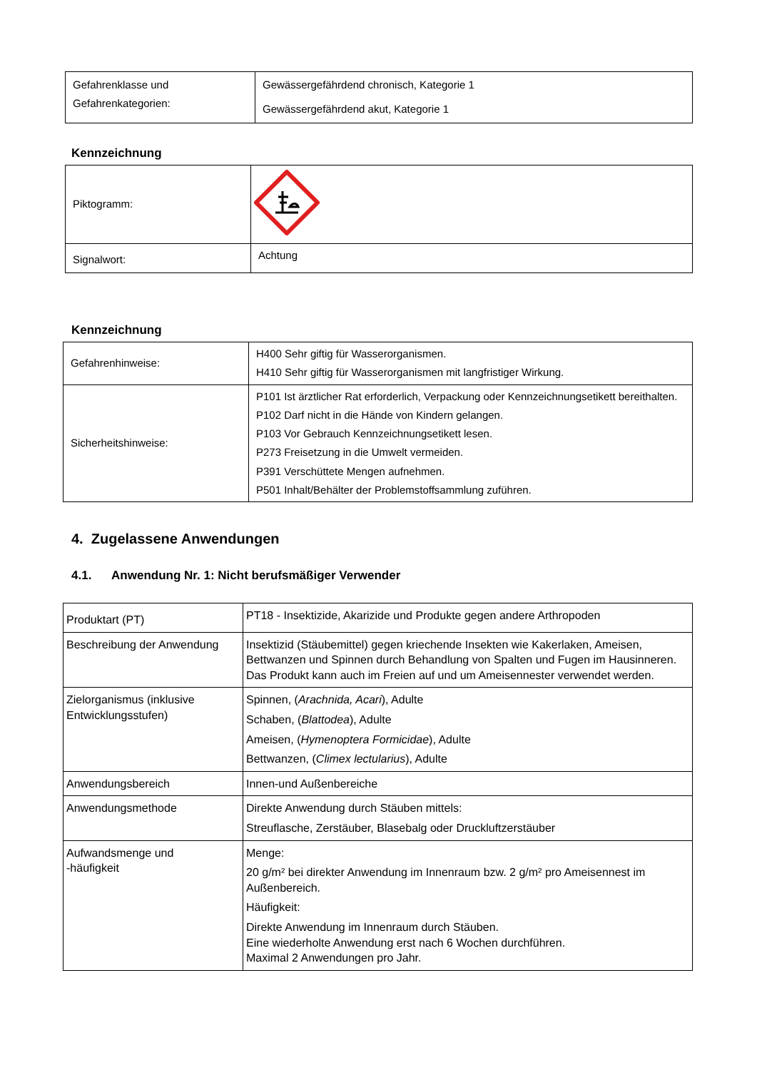| Gefahrenklasse und Gefahrenkategorien: | Gewässergefährdend chronisch, Kategorie 1 Gewässergefährdend akut, Kategorie 1 |
Kennzeichnung
| Piktogramm: | |
| Signalwort: | Achtung |
Kennzeichnung
| Gefahrenhinweise: | H400 Sehr giftig für Wasserorganismen. H410 Sehr giftig für Wasserorganismen mit langfristiger Wirkung. |
| Sicherheitshinweise: | P101 Ist ärztlicher Rat erforderlich, Verpackung oder Kennzeichnungsetikett bereithalten. P102 Darf nicht in die Hände von Kindern gelangen. P103 Vor Gebrauch Kennzeichnungsetikett lesen. P273 Freisetzung in die Umwelt vermeiden. P391 Verschüttete Mengen aufnehmen. P501 Inhalt/Behälter der Problemstoffsammlung zuführen. |
4. Zugelassene Anwendungen
4.1. Anwendung Nr. 1: Nicht berufsmäßiger Verwender
| Produktart (PT) | PT18 - Insektizide, Akarizide und Produkte gegen andere Arthropoden |
| Beschreibung der Anwendung | Insektizid (Stäubemittel) gegen kriechende Insekten wie Kakerlaken, Ameisen, Bettwanzen und Spinnen durch Behandlung von Spalten und Fugen im Hausinneren. Das Produkt kann auch im Freien auf und um Ameisennester verwendet werden. |
| Zielorganismus (inklusive Entwicklungsstufen) | Spinnen, ( Arachnida, Acari ), Adulte Schaben, ( Blattodea ), Adulte Ameisen, ( Hymenoptera Formicidae ), Adulte Bettwanzen, ( Climex lectularius ), Adulte |
| Anwendungsbereich | Innen-und Außenbereiche |
| Anwendungsmethode | Direkte Anwendung durch Stäuben mittels: Streuflasche, Zerstäuber, Blasebalg oder Druckluftzerstäuber |
| Aufwandsmenge und -häufigkeit | Menge: 20 g/m² bei direkter Anwendung im Innenraum bzw. 2 g/m² pro Ameisennest im Außenbereich. Häufigkeit: Direkte Anwendung im Innenraum durch Stäuben. Eine wiederholte Anwendung erst nach 6 Wochen durchführen. Maximal 2 Anwendungen pro Jahr. |